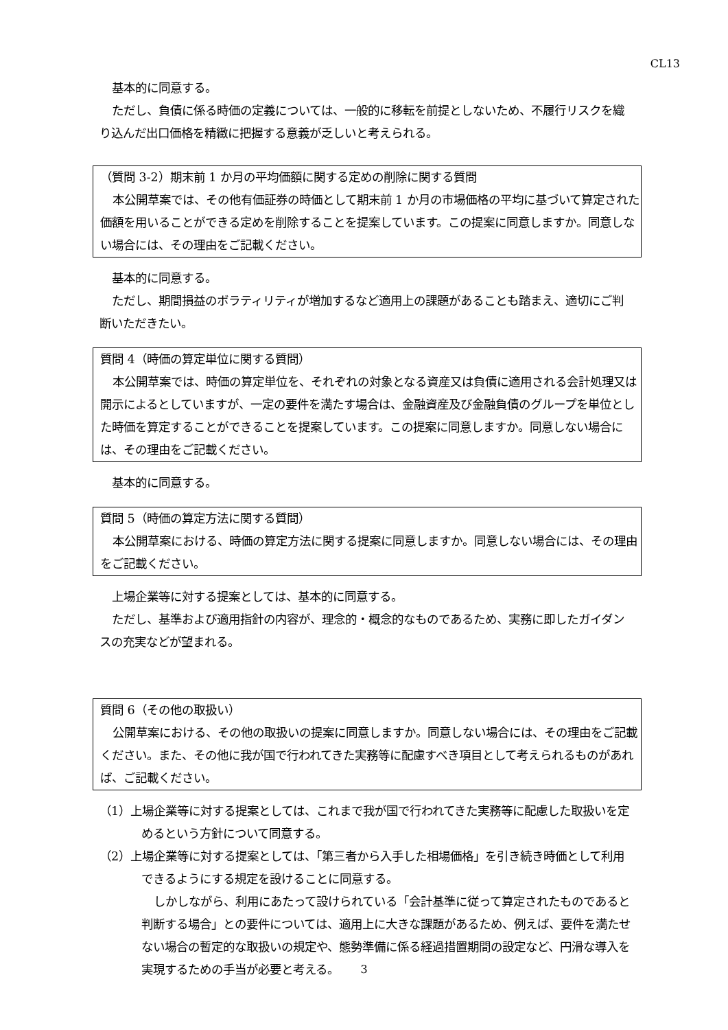CL13
基本的に同意する。
ただし、負債に係る時価の定義については、一般的に移転を前提としないため、不履行リスクを織り込んだ出口価格を精緻に把握する意義が乏しいと考えられる。
（質問 3-2）期末前 1 か月の平均価額に関する定めの削除に関する質問
本公開草案では、その他有価証券の時価として期末前 1 か月の市場価格の平均に基づいて算定された価額を用いることができる定めを削除することを提案しています。この提案に同意しますか。同意しない場合には、その理由をご記載ください。
基本的に同意する。
ただし、期間損益のボラティリティが増加するなど適用上の課題があることも踏まえ、適切にご判断いただきたい。
質問 4（時価の算定単位に関する質問）
本公開草案では、時価の算定単位を、それぞれの対象となる資産又は負債に適用される会計処理又は開示によるとしていますが、一定の要件を満たす場合は、金融資産及び金融負債のグループを単位とした時価を算定することができることを提案しています。この提案に同意しますか。同意しない場合には、その理由をご記載ください。
基本的に同意する。
質問 5（時価の算定方法に関する質問）
本公開草案における、時価の算定方法に関する提案に同意しますか。同意しない場合には、その理由をご記載ください。
上場企業等に対する提案としては、基本的に同意する。
ただし、基準および適用指針の内容が、理念的・概念的なものであるため、実務に即したガイダンスの充実などが望まれる。
質問 6（その他の取扱い）
公開草案における、その他の取扱いの提案に同意しますか。同意しない場合には、その理由をご記載ください。また、その他に我が国で行われてきた実務等に配慮すべき項目として考えられるものがあれば、ご記載ください。
（1）上場企業等に対する提案としては、これまで我が国で行われてきた実務等に配慮した取扱いを定めるという方針について同意する。
（2）上場企業等に対する提案としては、「第三者から入手した相場価格」を引き続き時価として利用できるようにする規定を設けることに同意する。
しかしながら、利用にあたって設けられている「会計基準に従って算定されたものであると判断する場合」との要件については、適用上に大きな課題があるため、例えば、要件を満たせない場合の暫定的な取扱いの規定や、態勢準備に係る経過措置期間の設定など、円滑な導入を実現するための手当が必要と考える。
3